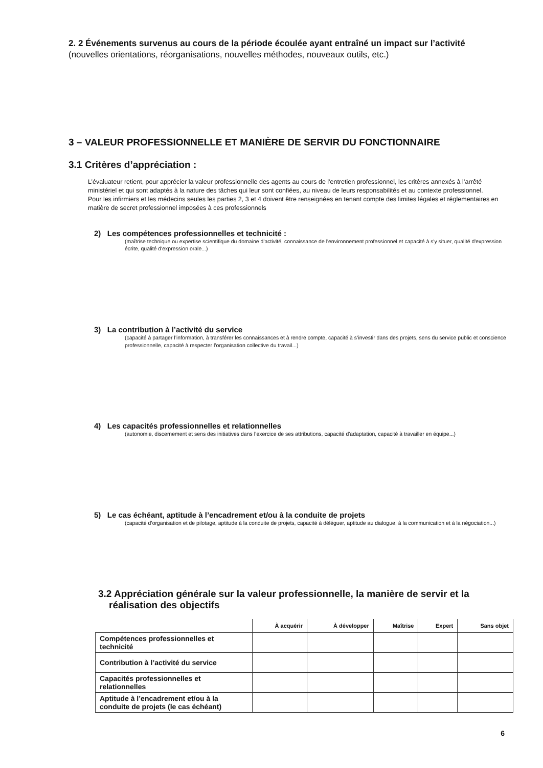2. 2 Événements survenus au cours de la période écoulée ayant entraîné un impact sur l’activité
(nouvelles orientations, réorganisations, nouvelles méthodes, nouveaux outils, etc.)
3 – VALEUR PROFESSIONNELLE ET MANIÈRE DE SERVIR DU FONCTIONNAIRE
3.1 Critères d’appréciation :
L’évaluateur retient, pour apprécier la valeur professionnelle des agents au cours de l'entretien professionnel, les critères annexés à l’arrêté ministériel et qui sont adaptés à la nature des tâches qui leur sont confiées, au niveau de leurs responsabilités et au contexte professionnel.
Pour les infirmiers et les médecins seules les parties 2, 3 et 4 doivent être renseignées en tenant compte des limites légales et réglementaires en matière de secret professionnel imposées à ces professionnels
2) Les compétences professionnelles et technicité :
(maîtrise technique ou expertise scientifique du domaine d'activité, connaissance de l'environnement professionnel et capacité à s'y situer, qualité d'expression écrite, qualité d'expression orale...)
3) La contribution à l’activité du service
(capacité à partager l’information, à transférer les connaissances et à rendre compte, capacité à s’investir dans des projets, sens du service public et conscience professionnelle, capacité à respecter l’organisation collective du travail...)
4) Les capacités professionnelles et relationnelles
(autonomie, discernement et sens des initiatives dans l’exercice de ses attributions, capacité d'adaptation, capacité à travailler en équipe...)
5) Le cas échéant, aptitude à l’encadrement et/ou à la conduite de projets
(capacité d’organisation et de pilotage, aptitude à la conduite de projets, capacité à déléguer, aptitude au dialogue, à la communication et à la négociation...)
3.2 Appréciation générale sur la valeur professionnelle, la manière de servir et la
réalisation des objectifs
| | À acquérir | À développer | Maîtrise | Expert | Sans objet |
| --- | --- | --- | --- | --- | --- |
| Compétences professionnelles et technicité | | | | | |
| Contribution à l’activité du service | | | | | |
| Capacités professionnelles et relationnelles | | | | | |
| Aptitude à l’encadrement et/ou à la conduite de projets (le cas échéant) | | | | | |
6